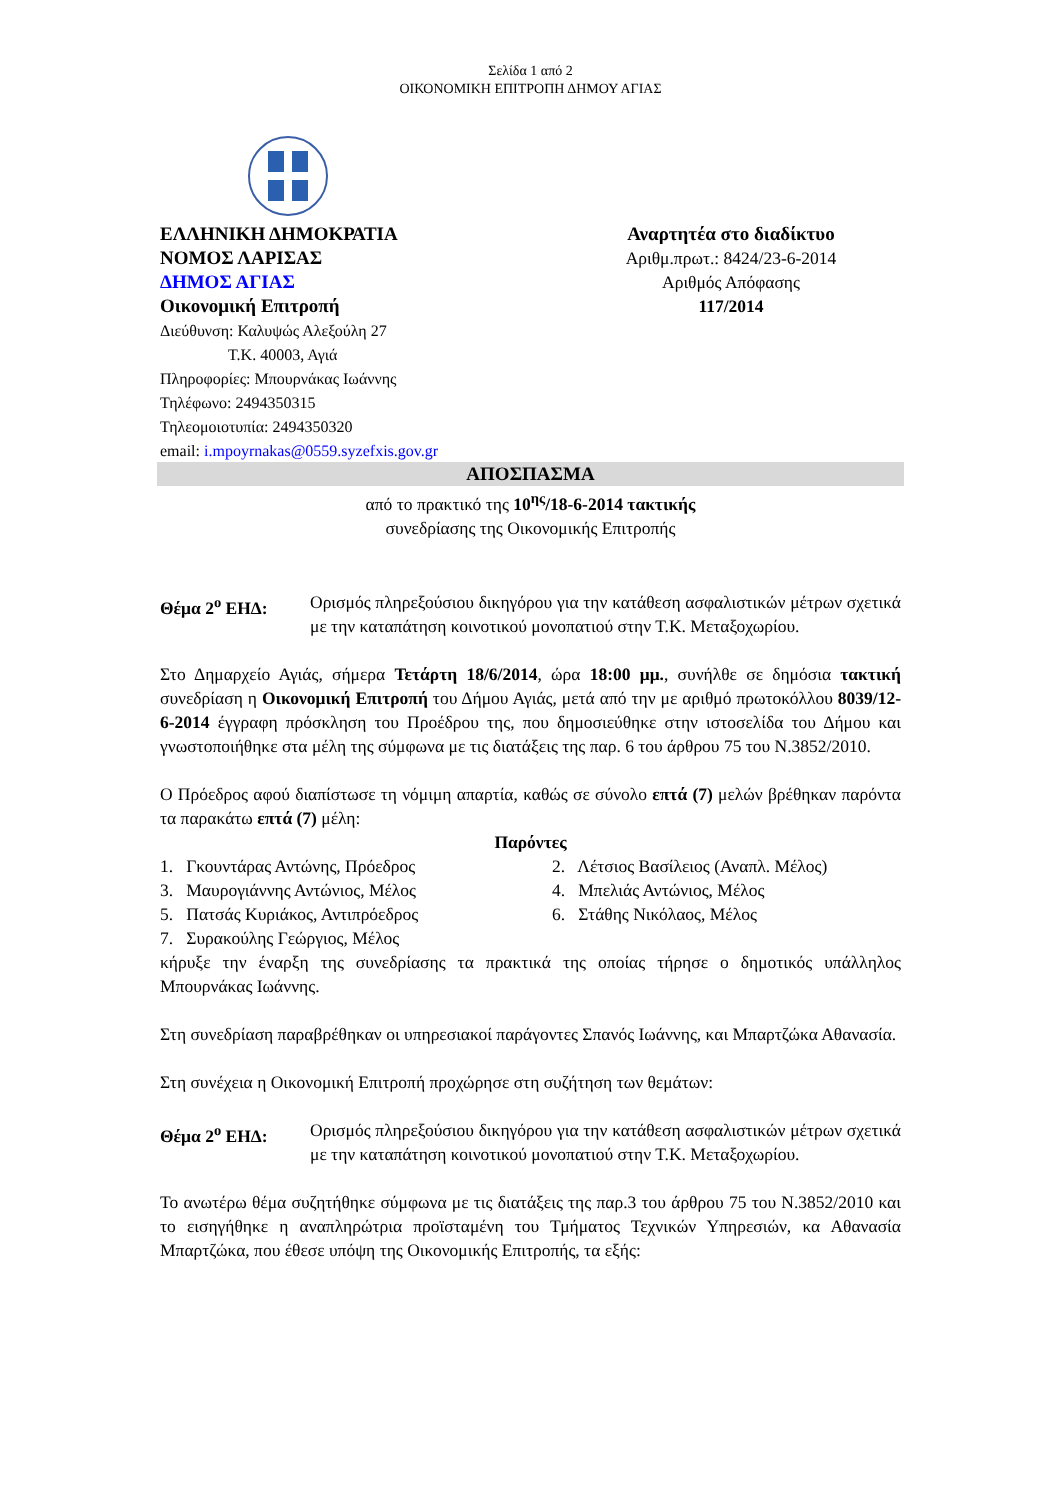Σελίδα 1 από 2
ΟΙΚΟΝΟΜΙΚΗ ΕΠΙΤΡΟΠΗ ΔΗΜΟΥ ΑΓΙΑΣ
ΕΛΛΗΝΙΚΗ ΔΗΜΟΚΡΑΤΙΑ
ΝΟΜΟΣ ΛΑΡΙΣΑΣ
ΔΗΜΟΣ ΑΓΙΑΣ
Οικονομική Επιτροπή
Διεύθυνση: Καλυψώς Αλεξούλη 27
Τ.Κ. 40003, Αγιά
Πληροφορίες: Μπουρνάκας Ιωάννης
Τηλέφωνο: 2494350315
Τηλεομοιοτυπία: 2494350320
email: i.mpoyrnakas@0559.syzefxis.gov.gr
Αναρτητέα στο διαδίκτυο
Αριθμ.πρωτ.: 8424/23-6-2014
Αριθμός Απόφασης
117/2014
ΑΠΟΣΠΑΣΜΑ
από το πρακτικό της 10<sup>ης</sup>/18-6-2014 τακτικής
συνεδρίασης της Οικονομικής Επιτροπής
Θέμα 2<sup>ο</sup> ΕΗΔ: Ορισμός πληρεξούσιου δικηγόρου για την κατάθεση ασφαλιστικών μέτρων σχετικά με την καταπάτηση κοινοτικού μονοπατιού στην Τ.Κ. Μεταξοχωρίου.
Στο Δημαρχείο Αγιάς, σήμερα Τετάρτη 18/6/2014, ώρα 18:00 μμ., συνήλθε σε δημόσια τακτική συνεδρίαση η Οικονομική Επιτροπή του Δήμου Αγιάς, μετά από την με αριθμό πρωτοκόλλου 8039/12-6-2014 έγγραφη πρόσκληση του Προέδρου της, που δημοσιεύθηκε στην ιστοσελίδα του Δήμου και γνωστοποιήθηκε στα μέλη της σύμφωνα με τις διατάξεις της παρ. 6 του άρθρου 75 του Ν.3852/2010.
Ο Πρόεδρος αφού διαπίστωσε τη νόμιμη απαρτία, καθώς σε σύνολο επτά (7) μελών βρέθηκαν παρόντα τα παρακάτω επτά (7) μέλη:
Παρόντες
| 1. Γκουντάρας Αντώνης, Πρόεδρος | 2. Λέτσιος Βασίλειος (Αναπλ. Μέλος) |
| 3. Μαυρογιάννης Αντώνιος, Μέλος | 4. Μπελιάς Αντώνιος, Μέλος |
| 5. Πατσάς Κυριάκος, Αντιπρόεδρος | 6. Στάθης Νικόλαος, Μέλος |
| 7. Συρακούλης Γεώργιος, Μέλος | |
κήρυξε την έναρξη της συνεδρίασης τα πρακτικά της οποίας τήρησε ο δημοτικός υπάλληλος Μπουρνάκας Ιωάννης.
Στη συνεδρίαση παραβρέθηκαν οι υπηρεσιακοί παράγοντες Σπανός Ιωάννης, και Μπαρτζώκα Αθανασία.
Στη συνέχεια η Οικονομική Επιτροπή προχώρησε στη συζήτηση των θεμάτων:
Θέμα 2<sup>ο</sup> ΕΗΔ: Ορισμός πληρεξούσιου δικηγόρου για την κατάθεση ασφαλιστικών μέτρων σχετικά με την καταπάτηση κοινοτικού μονοπατιού στην Τ.Κ. Μεταξοχωρίου.
Το ανωτέρω θέμα συζητήθηκε σύμφωνα με τις διατάξεις της παρ.3 του άρθρου 75 του Ν.3852/2010 και το εισηγήθηκε η αναπληρώτρια προϊσταμένη του Τμήματος Τεχνικών Υπηρεσιών, κα Αθανασία Μπαρτζώκα, που έθεσε υπόψη της Οικονομικής Επιτροπής, τα εξής: